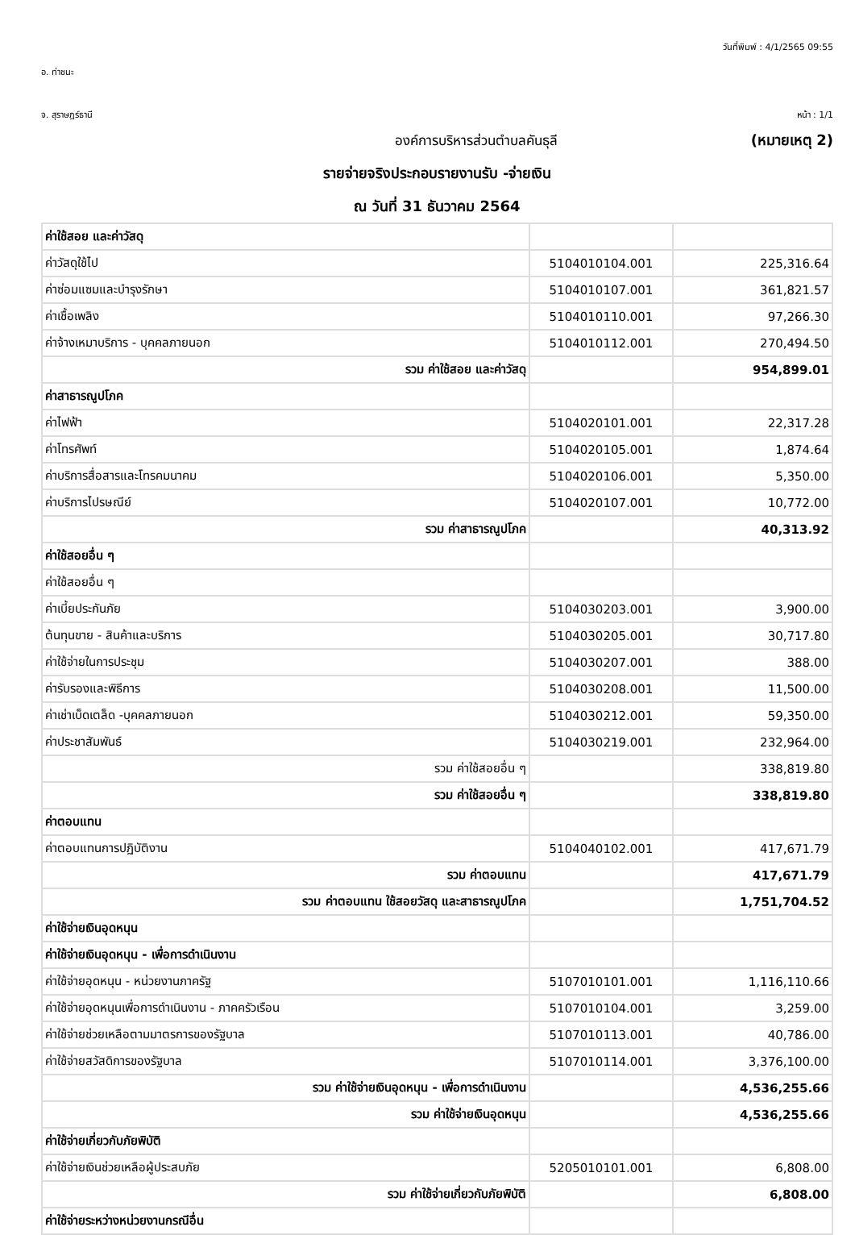วันที่พิมพ์ : 4/1/2565 09:55
อ. ท่าชนะ
จ. สุราษฎร์ธานี หน้า : 1/1
องค์การบริหารส่วนตำบลคันธุลี (หมายเหตุ 2)
รายจ่ายจริงประกอบรายงานรับ -จ่ายเงิน
ณ วันที่ 31 ธันวาคม 2564
| ค่าใช้สอย และค่าวัสดุ | | |
| ค่าวัสดุใช้ไป | 5104010104.001 | 225,316.64 |
| ค่าซ่อมแซมและบำรุงรักษา | 5104010107.001 | 361,821.57 |
| ค่าเชื้อเพลิง | 5104010110.001 | 97,266.30 |
| ค่าจ้างเหมาบริการ - บุคคลภายนอก | 5104010112.001 | 270,494.50 |
| รวม ค่าใช้สอย และค่าวัสดุ | | 954,899.01 |
| ค่าสาธารณูปโภค | | |
| ค่าไฟฟ้า | 5104020101.001 | 22,317.28 |
| ค่าโทรศัพท์ | 5104020105.001 | 1,874.64 |
| ค่าบริการสื่อสารและโทรคมนาคม | 5104020106.001 | 5,350.00 |
| ค่าบริการไปรษณีย์ | 5104020107.001 | 10,772.00 |
| รวม ค่าสาธารณูปโภค | | 40,313.92 |
| ค่าใช้สอยอื่น ๆ | | |
| ค่าใช้สอยอื่น ๆ | | |
| ค่าเบี้ยประกันภัย | 5104030203.001 | 3,900.00 |
| ต้นทุนขาย - สินค้าและบริการ | 5104030205.001 | 30,717.80 |
| ค่าใช้จ่ายในการประชุม | 5104030207.001 | 388.00 |
| ค่ารับรองและพิธีการ | 5104030208.001 | 11,500.00 |
| ค่าเช่าเบ็ดเตล็ด -บุคคลภายนอก | 5104030212.001 | 59,350.00 |
| ค่าประชาสัมพันธ์ | 5104030219.001 | 232,964.00 |
| รวม ค่าใช้สอยอื่น ๆ | | 338,819.80 |
| รวม ค่าใช้สอยอื่น ๆ | | 338,819.80 |
| ค่าตอบแทน | | |
| ค่าตอบแทนการปฏิบัติงาน | 5104040102.001 | 417,671.79 |
| รวม ค่าตอบแทน | | 417,671.79 |
| รวม ค่าตอบแทน ใช้สอยวัสดุ และสาธารณูปโภค | | 1,751,704.52 |
| ค่าใช้จ่ายเงินอุดหนุน | | |
| ค่าใช้จ่ายเงินอุดหนุน - เพื่อการดำเนินงาน | | |
| ค่าใช้จ่ายอุดหนุน - หน่วยงานภาครัฐ | 5107010101.001 | 1,116,110.66 |
| ค่าใช้จ่ายอุดหนุนเพื่อการดำเนินงาน - ภาคครัวเรือน | 5107010104.001 | 3,259.00 |
| ค่าใช้จ่ายช่วยเหลือตามมาตรการของรัฐบาล | 5107010113.001 | 40,786.00 |
| ค่าใช้จ่ายสวัสดิการของรัฐบาล | 5107010114.001 | 3,376,100.00 |
| รวม ค่าใช้จ่ายเงินอุดหนุน - เพื่อการดำเนินงาน | | 4,536,255.66 |
| รวม ค่าใช้จ่ายเงินอุดหนุน | | 4,536,255.66 |
| ค่าใช้จ่ายเกี่ยวกับภัยพิบัติ | | |
| ค่าใช้จ่ายเงินช่วยเหลือผู้ประสบภัย | 5205010101.001 | 6,808.00 |
| รวม ค่าใช้จ่ายเกี่ยวกับภัยพิบัติ | | 6,808.00 |
| ค่าใช้จ่ายระหว่างหน่วยงานกรณีอื่น | | |